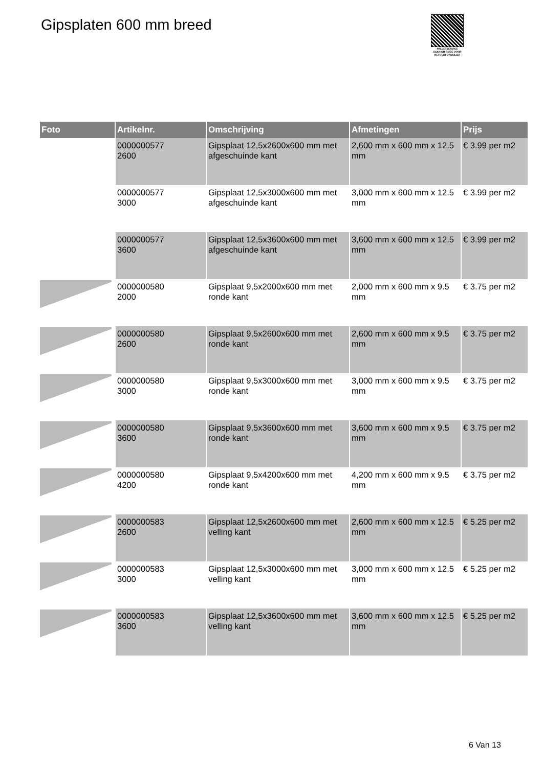Gipsplaten 600 mm breed
PALLETSERVICE
SCAN QR-CODE VOOR RETOURFORMULIER
| Foto | Artikelnr. | Omschrijving | Afmetingen | Prijs |
| --- | --- | --- | --- | --- |
| | 0000000577 2600 | Gipsplaat 12,5x2600x600 mm met afgeschuinde kant | 2,600 mm x 600 mm x 12.5 mm | € 3.99 per m2 |
| | 0000000577 3000 | Gipsplaat 12,5x3000x600 mm met afgeschuinde kant | 3,000 mm x 600 mm x 12.5 mm | € 3.99 per m2 |
| | 0000000577 3600 | Gipsplaat 12,5x3600x600 mm met afgeschuinde kant | 3,600 mm x 600 mm x 12.5 mm | € 3.99 per m2 |
| | 0000000580 2000 | Gipsplaat 9,5x2000x600 mm met ronde kant | 2,000 mm x 600 mm x 9.5 mm | € 3.75 per m2 |
| | 0000000580 2600 | Gipsplaat 9,5x2600x600 mm met ronde kant | 2,600 mm x 600 mm x 9.5 mm | € 3.75 per m2 |
| | 0000000580 3000 | Gipsplaat 9,5x3000x600 mm met ronde kant | 3,000 mm x 600 mm x 9.5 mm | € 3.75 per m2 |
| | 0000000580 3600 | Gipsplaat 9,5x3600x600 mm met ronde kant | 3,600 mm x 600 mm x 9.5 mm | € 3.75 per m2 |
| | 0000000580 4200 | Gipsplaat 9,5x4200x600 mm met ronde kant | 4,200 mm x 600 mm x 9.5 mm | € 3.75 per m2 |
| | 0000000583 2600 | Gipsplaat 12,5x2600x600 mm met velling kant | 2,600 mm x 600 mm x 12.5 mm | € 5.25 per m2 |
| | 0000000583 3000 | Gipsplaat 12,5x3000x600 mm met velling kant | 3,000 mm x 600 mm x 12.5 mm | € 5.25 per m2 |
| | 0000000583 3600 | Gipsplaat 12,5x3600x600 mm met velling kant | 3,600 mm x 600 mm x 12.5 mm | € 5.25 per m2 |
6 Van 13